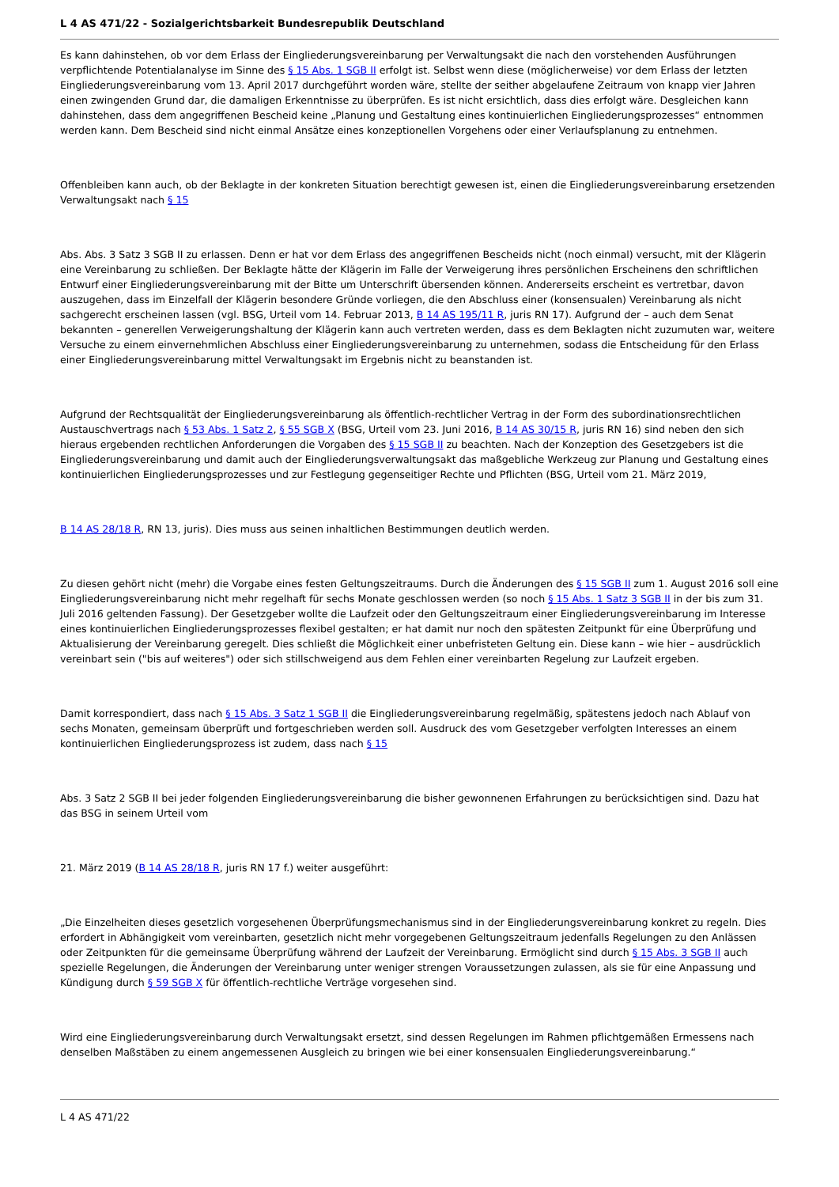L 4 AS 471/22 - Sozialgerichtsbarkeit Bundesrepublik Deutschland
Es kann dahinstehen, ob vor dem Erlass der Eingliederungsvereinbarung per Verwaltungsakt die nach den vorstehenden Ausführungen verpflichtende Potentialanalyse im Sinne des § 15 Abs. 1 SGB II erfolgt ist. Selbst wenn diese (möglicherweise) vor dem Erlass der letzten Eingliederungsvereinbarung vom 13. April 2017 durchgeführt worden wäre, stellte der seither abgelaufene Zeitraum von knapp vier Jahren einen zwingenden Grund dar, die damaligen Erkenntnisse zu überprüfen. Es ist nicht ersichtlich, dass dies erfolgt wäre. Desgleichen kann dahinstehen, dass dem angegriffenen Bescheid keine „Planung und Gestaltung eines kontinuierlichen Eingliederungsprozesses“ entnommen werden kann. Dem Bescheid sind nicht einmal Ansätze eines konzeptionellen Vorgehens oder einer Verlaufsplanung zu entnehmen.
Offenbleiben kann auch, ob der Beklagte in der konkreten Situation berechtigt gewesen ist, einen die Eingliederungsvereinbarung ersetzenden Verwaltungsakt nach § 15
Abs. Abs. 3 Satz 3 SGB II zu erlassen. Denn er hat vor dem Erlass des angegriffenen Bescheids nicht (noch einmal) versucht, mit der Klägerin eine Vereinbarung zu schließen. Der Beklagte hätte der Klägerin im Falle der Verweigerung ihres persönlichen Erscheinens den schriftlichen Entwurf einer Eingliederungsvereinbarung mit der Bitte um Unterschrift übersenden können. Andererseits erscheint es vertretbar, davon auszugehen, dass im Einzelfall der Klägerin besondere Gründe vorliegen, die den Abschluss einer (konsensualen) Vereinbarung als nicht sachgerecht erscheinen lassen (vgl. BSG, Urteil vom 14. Februar 2013, B 14 AS 195/11 R, juris RN 17). Aufgrund der – auch dem Senat bekannten – generellen Verweigerungshaltung der Klägerin kann auch vertreten werden, dass es dem Beklagten nicht zuzumuten war, weitere Versuche zu einem einvernehmlichen Abschluss einer Eingliederungsvereinbarung zu unternehmen, sodass die Entscheidung für den Erlass einer Eingliederungsvereinbarung mittel Verwaltungsakt im Ergebnis nicht zu beanstanden ist.
Aufgrund der Rechtsqualität der Eingliederungsvereinbarung als öffentlich-rechtlicher Vertrag in der Form des subordinationsrechtlichen Austauschvertrags nach § 53 Abs. 1 Satz 2, § 55 SGB X (BSG, Urteil vom 23. Juni 2016, B 14 AS 30/15 R, juris RN 16) sind neben den sich hieraus ergebenden rechtlichen Anforderungen die Vorgaben des § 15 SGB II zu beachten. Nach der Konzeption des Gesetzgebers ist die Eingliederungsvereinbarung und damit auch der Eingliederungsverwaltungsakt das maßgebliche Werkzeug zur Planung und Gestaltung eines kontinuierlichen Eingliederungsprozesses und zur Festlegung gegenseitiger Rechte und Pflichten (BSG, Urteil vom 21. März 2019,
B 14 AS 28/18 R, RN 13, juris). Dies muss aus seinen inhaltlichen Bestimmungen deutlich werden.
Zu diesen gehört nicht (mehr) die Vorgabe eines festen Geltungszeitraums. Durch die Änderungen des § 15 SGB II zum 1. August 2016 soll eine Eingliederungsvereinbarung nicht mehr regelhaft für sechs Monate geschlossen werden (so noch § 15 Abs. 1 Satz 3 SGB II in der bis zum 31. Juli 2016 geltenden Fassung). Der Gesetzgeber wollte die Laufzeit oder den Geltungszeitraum einer Eingliederungsvereinbarung im Interesse eines kontinuierlichen Eingliederungsprozesses flexibel gestalten; er hat damit nur noch den spätesten Zeitpunkt für eine Überprüfung und Aktualisierung der Vereinbarung geregelt. Dies schließt die Möglichkeit einer unbefristeten Geltung ein. Diese kann – wie hier – ausdrücklich vereinbart sein ("bis auf weiteres") oder sich stillschweigend aus dem Fehlen einer vereinbarten Regelung zur Laufzeit ergeben.
Damit korrespondiert, dass nach § 15 Abs. 3 Satz 1 SGB II die Eingliederungsvereinbarung regelmäßig, spätestens jedoch nach Ablauf von sechs Monaten, gemeinsam überprüft und fortgeschrieben werden soll. Ausdruck des vom Gesetzgeber verfolgten Interesses an einem kontinuierlichen Eingliederungsprozess ist zudem, dass nach § 15
Abs. 3 Satz 2 SGB II bei jeder folgenden Eingliederungsvereinbarung die bisher gewonnenen Erfahrungen zu berücksichtigen sind. Dazu hat das BSG in seinem Urteil vom
21. März 2019 (B 14 AS 28/18 R, juris RN 17 f.) weiter ausgeführt:
„Die Einzelheiten dieses gesetzlich vorgesehenen Überprüfungsmechanismus sind in der Eingliederungsvereinbarung konkret zu regeln. Dies erfordert in Abhängigkeit vom vereinbarten, gesetzlich nicht mehr vorgegebenen Geltungszeitraum jedenfalls Regelungen zu den Anlässen oder Zeitpunkten für die gemeinsame Überprüfung während der Laufzeit der Vereinbarung. Ermöglicht sind durch § 15 Abs. 3 SGB II auch spezielle Regelungen, die Änderungen der Vereinbarung unter weniger strengen Voraussetzungen zulassen, als sie für eine Anpassung und Kündigung durch § 59 SGB X für öffentlich-rechtliche Verträge vorgesehen sind.
Wird eine Eingliederungsvereinbarung durch Verwaltungsakt ersetzt, sind dessen Regelungen im Rahmen pflichtgemäßen Ermessens nach denselben Maßstäben zu einem angemessenen Ausgleich zu bringen wie bei einer konsensualen Eingliederungsvereinbarung.“
L 4 AS 471/22